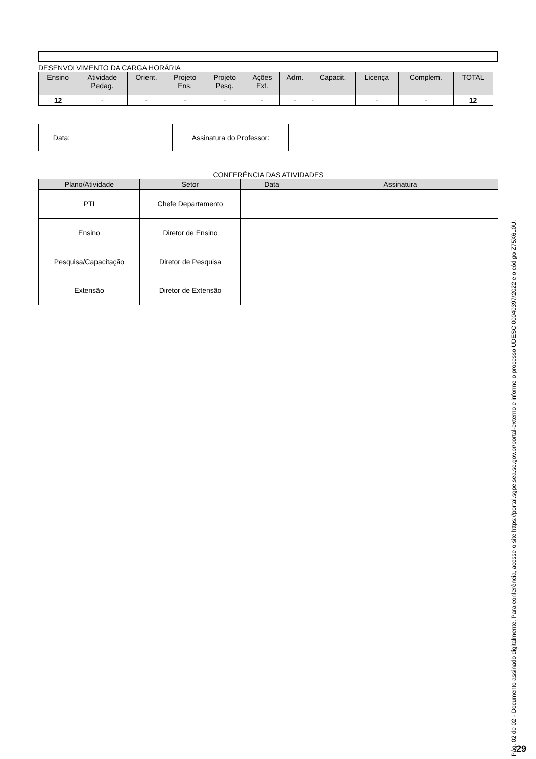DESENVOLVIMENTO DA CARGA HORÁRIA
| Ensino | Atividade Pedag. | Orient. | Projeto Ens. | Projeto Pesq. | Ações Ext. | Adm. | Capacit. | Licença | Complem. | TOTAL |
| --- | --- | --- | --- | --- | --- | --- | --- | --- | --- | --- |
| 12 | - | - | - | - | - | - | - | - | - | 12 |
| Data: | | Assinatura do Professor: | |
CONFERÊNCIA DAS ATIVIDADES
| Plano/Atividade | Setor | Data | Assinatura |
| --- | --- | --- | --- |
| PTI | Chefe Departamento | | |
| Ensino | Diretor de Ensino | | |
| Pesquisa/Capacitação | Diretor de Pesquisa | | |
| Extensão | Diretor de Extensão | | |
Pág. 02 de 02 - Documento assinado digitalmente. Para conferência, acesse o site https://portal.sgpe.sea.sc.gov.br/portal-externo e informe o processo UDESC 00040397/2022 e o código Z75X6L0U.
29